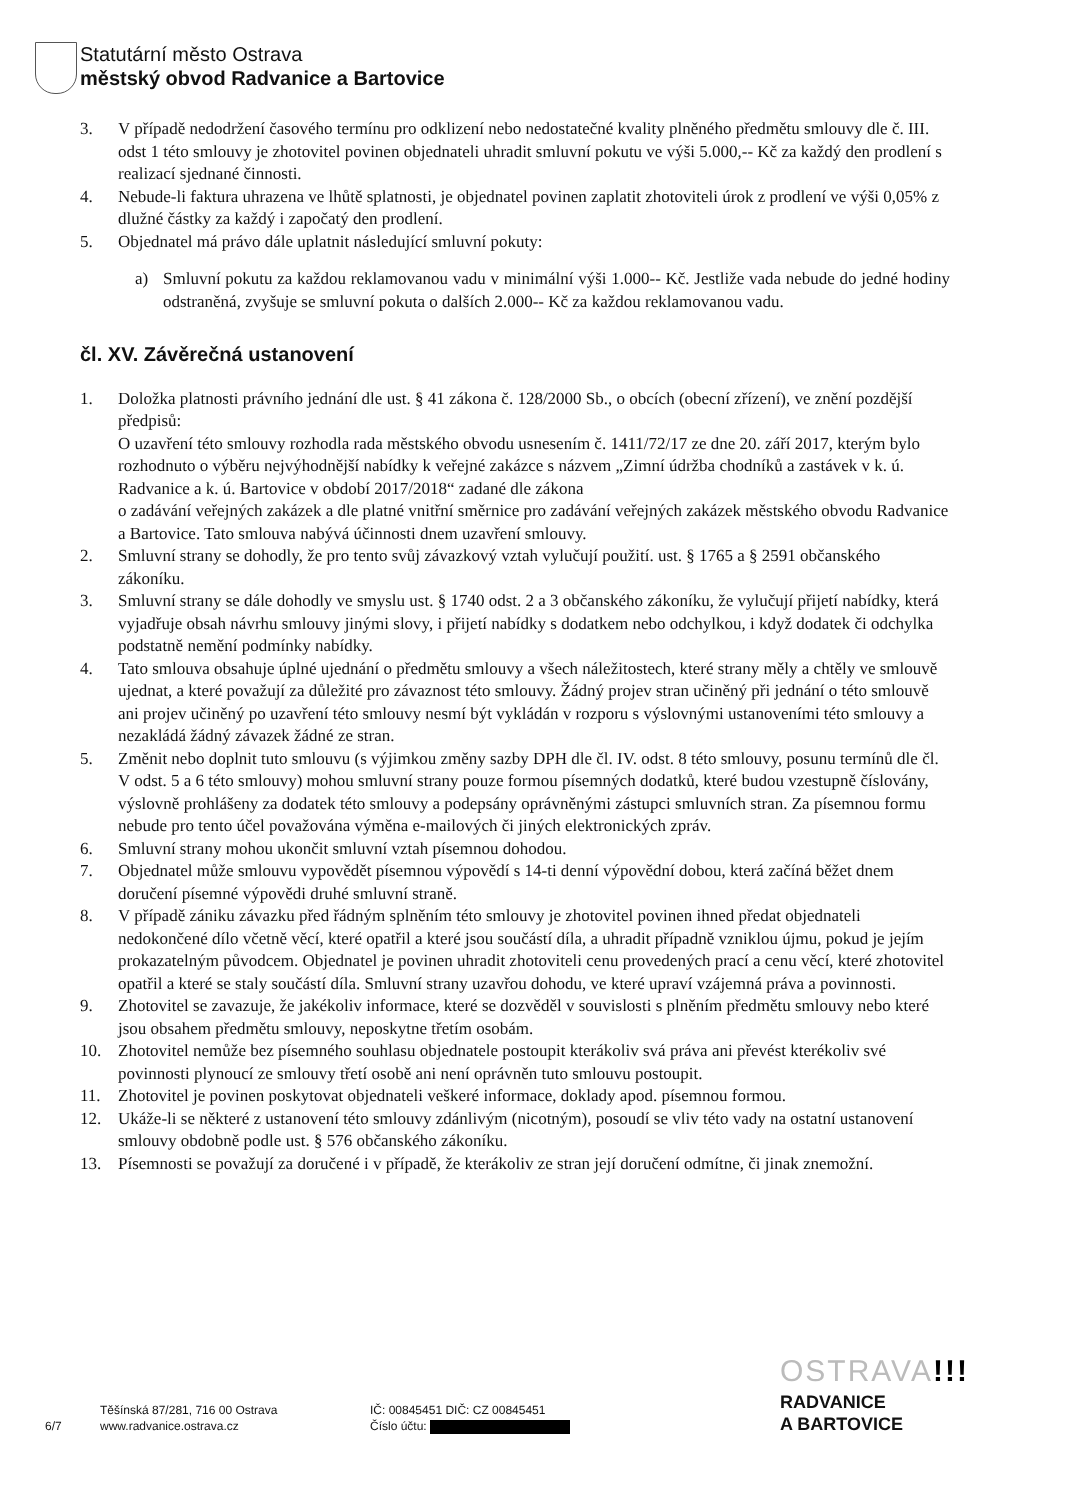Statutární město Ostrava
městský obvod Radvanice a Bartovice
3. V případě nedodržení časového termínu pro odklizení nebo nedostatečné kvality plněného předmětu smlouvy dle č. III. odst 1 této smlouvy je zhotovitel povinen objednateli uhradit smluvní pokutu ve výši 5.000,-- Kč za každý den prodlení s realizací sjednané činnosti.
4. Nebude-li faktura uhrazena ve lhůtě splatnosti, je objednatel povinen zaplatit zhotoviteli úrok z prodlení ve výši 0,05% z dlužné částky za každý i započatý den prodlení.
5. Objednatel má právo dále uplatnit následující smluvní pokuty:
a) Smluvní pokutu za každou reklamovanou vadu v minimální výši 1.000-- Kč. Jestliže vada nebude do jedné hodiny odstraněná, zvyšuje se smluvní pokuta o dalších 2.000-- Kč za každou reklamovanou vadu.
čl. XV. Závěrečná ustanovení
1. Doložka platnosti právního jednání dle ust. § 41 zákona č. 128/2000 Sb., o obcích (obecní zřízení), ve znění pozdější předpisů:
O uzavření této smlouvy rozhodla rada městského obvodu usnesením č. 1411/72/17 ze dne 20. září 2017, kterým bylo rozhodnuto o výběru nejvýhodnější nabídky k veřejné zakázce s názvem „Zimní údržba chodníků a zastávek v k. ú. Radvanice a k. ú. Bartovice v období 2017/2018“ zadané dle zákona
o zadávání veřejných zakázek a dle platné vnitřní směrnice pro zadávání veřejných zakázek městského obvodu Radvanice a Bartovice. Tato smlouva nabývá účinnosti dnem uzavření smlouvy.
2. Smluvní strany se dohodly, že pro tento svůj závazkový vztah vylučují použití. ust. § 1765 a § 2591 občanského zákoníku.
3. Smluvní strany se dále dohodly ve smyslu ust. § 1740 odst. 2 a 3 občanského zákoníku, že vylučují přijetí nabídky, která vyjadřuje obsah návrhu smlouvy jinými slovy, i přijetí nabídky s dodatkem nebo odchylkou, i když dodatek či odchylka podstatně nemění podmínky nabídky.
4. Tato smlouva obsahuje úplné ujednání o předmětu smlouvy a všech náležitostech, které strany měly a chtěly ve smlouvě ujednat, a které považují za důležité pro závaznost této smlouvy. Žádný projev stran učiněný při jednání o této smlouvě ani projev učiněný po uzavření této smlouvy nesmí být vykládán v rozporu s výslovnými ustanoveními této smlouvy a nezakládá žádný závazek žádné ze stran.
5. Změnit nebo doplnit tuto smlouvu (s výjimkou změny sazby DPH dle čl. IV. odst. 8 této smlouvy, posunu termínů dle čl. V odst. 5 a 6 této smlouvy) mohou smluvní strany pouze formou písemných dodatků, které budou vzestupně číslovány, výslovně prohlášeny za dodatek této smlouvy a podepsány oprávněnými zástupci smluvních stran. Za písemnou formu nebude pro tento účel považována výměna e-mailových či jiných elektronických zpráv.
6. Smluvní strany mohou ukončit smluvní vztah písemnou dohodou.
7. Objednatel může smlouvu vypovědět písemnou výpovědí s 14-ti denní výpovědní dobou, která začíná běžet dnem doručení písemné výpovědi druhé smluvní straně.
8. V případě zániku závazku před řádným splněním této smlouvy je zhotovitel povinen ihned předat objednateli nedokončené dílo včetně věcí, které opatřil a které jsou součástí díla, a uhradit případně vzniklou újmu, pokud je jejím prokazatelným původcem. Objednatel je povinen uhradit zhotoviteli cenu provedených prací a cenu věcí, které zhotovitel opatřil a které se staly součástí díla. Smluvní strany uzavřou dohodu, ve které upraví vzájemná práva a povinnosti.
9. Zhotovitel se zavazuje, že jakékoliv informace, které se dozvěděl v souvislosti s plněním předmětu smlouvy nebo které jsou obsahem předmětu smlouvy, neposkytne třetím osobám.
10. Zhotovitel nemůže bez písemného souhlasu objednatele postoupit kterákoliv svá práva ani převést kterékoliv své povinnosti plynoucí ze smlouvy třetí osobě ani není oprávněn tuto smlouvu postoupit.
11. Zhotovitel je povinen poskytovat objednateli veškeré informace, doklady apod. písemnou formou.
12. Ukáže-li se některé z ustanovení této smlouvy zdánlivým (nicotným), posoudí se vliv této vady na ostatní ustanovení smlouvy obdobně podle ust. § 576 občanského zákoníku.
13. Písemnosti se považují za doručené i v případě, že kterákoliv ze stran její doručení odmítne, či jinak znemožní.
6/7
Těšínská 87/281, 716 00 Ostrava
www.radvanice.ostrava.cz
IČ: 00845451 DIČ: CZ 00845451
Číslo účtu:
OSTRAVA!!!
RADVANICE
A BARTOVICE